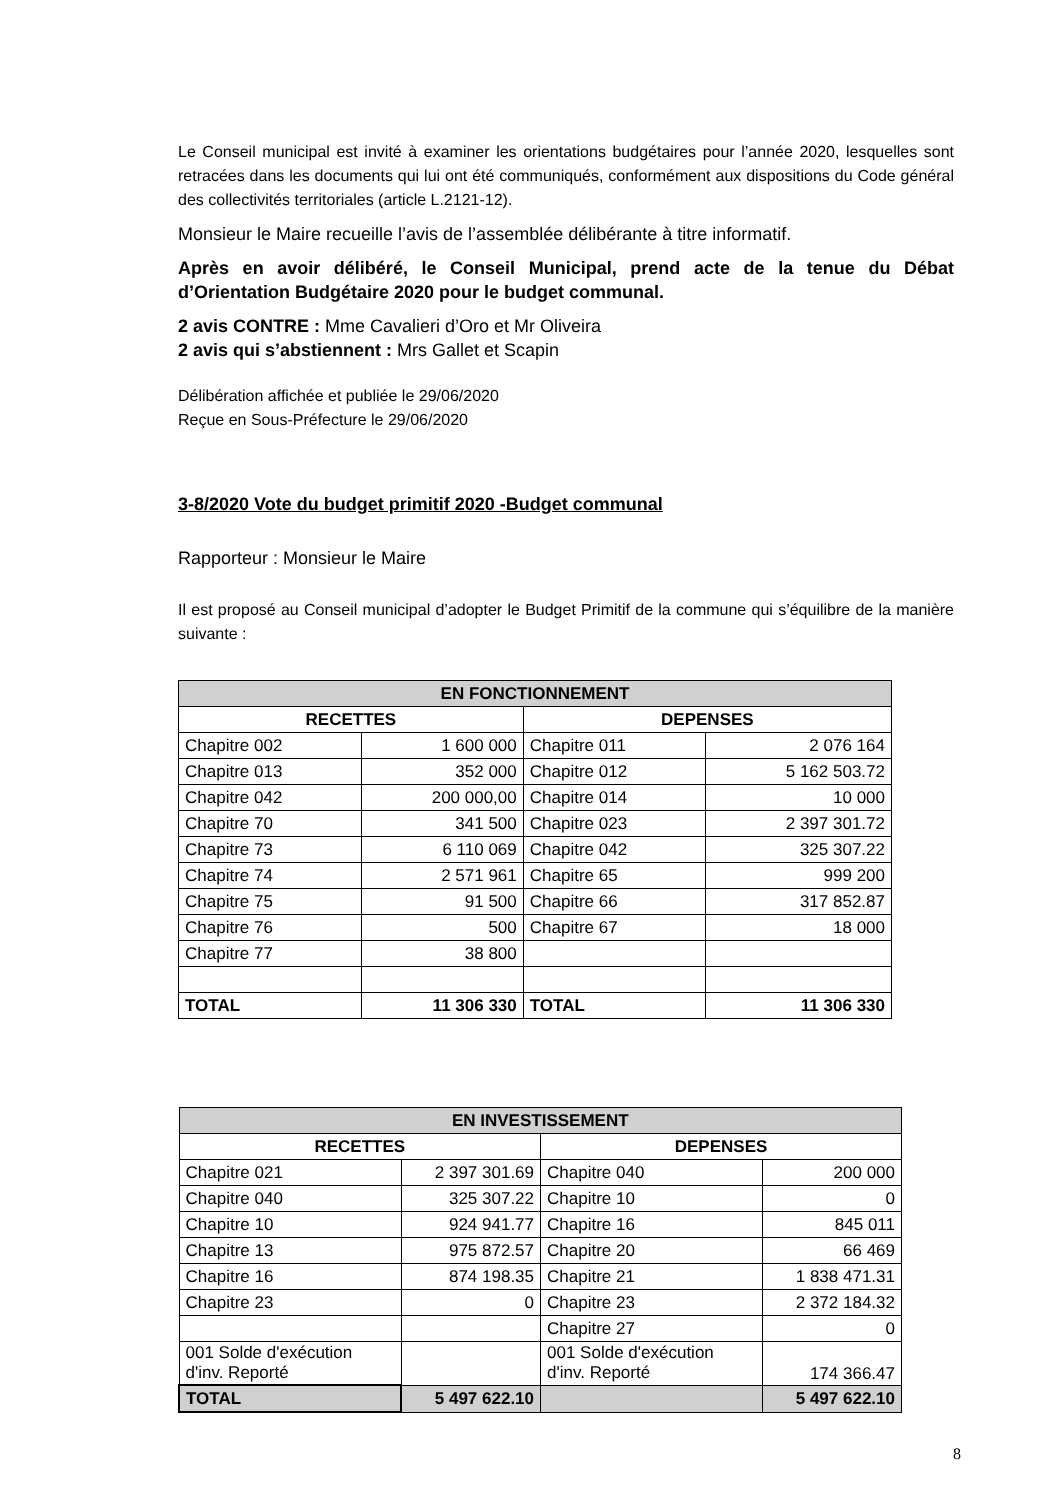Le Conseil municipal est invité à examiner les orientations budgétaires pour l’année 2020, lesquelles sont retracées dans les documents qui lui ont été communiqués, conformément aux dispositions du Code général des collectivités territoriales (article L.2121-12).
Monsieur le Maire recueille l’avis de l’assemblée délibérante à titre informatif.
Après en avoir délibéré, le Conseil Municipal, prend acte de la tenue du Débat d’Orientation Budgétaire 2020 pour le budget communal.
2 avis CONTRE : Mme Cavalieri d’Oro et Mr Oliveira
2 avis qui s’abstiennent : Mrs Gallet et Scapin
Délibération affichée et publiée le 29/06/2020
Reçue en Sous-Préfecture le 29/06/2020
3-8/2020 Vote du budget primitif 2020 -Budget communal
Rapporteur : Monsieur le Maire
Il est proposé au Conseil municipal d’adopter le Budget Primitif de la commune qui s’équilibre de la manière suivante :
| EN FONCTIONNEMENT | | | |
| --- | --- | --- | --- |
| RECETTES | | DEPENSES | |
| Chapitre 002 | 1 600 000 | Chapitre 011 | 2 076 164 |
| Chapitre 013 | 352 000 | Chapitre 012 | 5 162 503.72 |
| Chapitre 042 | 200 000,00 | Chapitre 014 | 10 000 |
| Chapitre 70 | 341 500 | Chapitre 023 | 2 397 301.72 |
| Chapitre 73 | 6 110 069 | Chapitre 042 | 325 307.22 |
| Chapitre 74 | 2 571 961 | Chapitre 65 | 999 200 |
| Chapitre 75 | 91 500 | Chapitre 66 | 317 852.87 |
| Chapitre 76 | 500 | Chapitre 67 | 18 000 |
| Chapitre 77 | 38 800 | | |
| TOTAL | 11 306 330 | TOTAL | 11 306 330 |
| EN INVESTISSEMENT | | | |
| --- | --- | --- | --- |
| RECETTES | | DEPENSES | |
| Chapitre 021 | 2 397 301.69 | Chapitre 040 | 200 000 |
| Chapitre 040 | 325 307.22 | Chapitre 10 | 0 |
| Chapitre 10 | 924 941.77 | Chapitre 16 | 845 011 |
| Chapitre 13 | 975 872.57 | Chapitre 20 | 66 469 |
| Chapitre 16 | 874 198.35 | Chapitre 21 | 1 838 471.31 |
| Chapitre 23 | 0 | Chapitre 23 | 2 372 184.32 |
| | | Chapitre 27 | 0 |
| 001 Solde d'exécution d'inv. Reporté | | 001 Solde d'exécution d'inv. Reporté | 174 366.47 |
| TOTAL | 5 497 622.10 | | 5 497 622.10 |
8